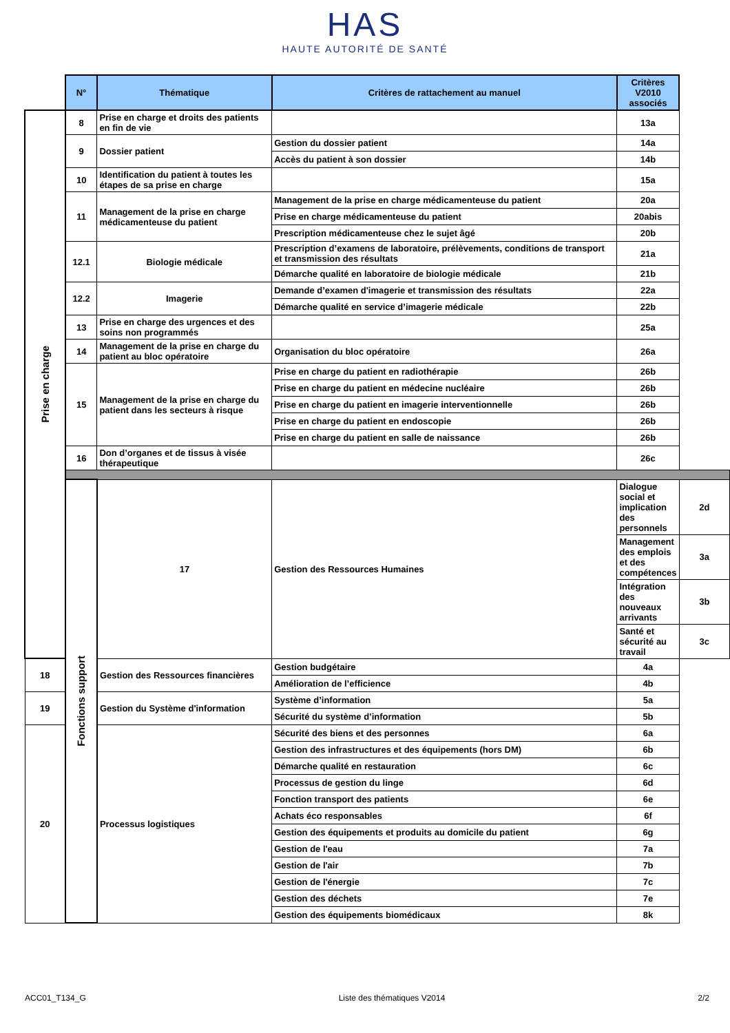HAS
HAUTE AUTORITÉ DE SANTÉ
| | N° | Thématique | Critères de rattachement au manuel | Critères V2010 associés | |
| Prise en charge | 8 | Prise en charge et droits des patients en fin de vie | | 13a | |
| | 9 | Dossier patient | Gestion du dossier patient | 14a | |
| | | | Accès du patient à son dossier | 14b | |
| | 10 | Identification du patient à toutes les étapes de sa prise en charge | | 15a | |
| | 11 | Management de la prise en charge médicamenteuse du patient | Management de la prise en charge médicamenteuse du patient | 20a | |
| | | | Prise en charge médicamenteuse du patient | 20abis | |
| | | | Prescription médicamenteuse chez le sujet âgé | 20b | |
| | 12.1 | Biologie médicale | Prescription d’examens de laboratoire, prélèvements, conditions de transport et transmission des résultats | 21a | |
| | | | Démarche qualité en laboratoire de biologie médicale | 21b | |
| | 12.2 | Imagerie | Demande d’examen d'imagerie et transmission des résultats | 22a | |
| | | | Démarche qualité en service d’imagerie médicale | 22b | |
| | 13 | Prise en charge des urgences et des soins non programmés | | 25a | |
| | 14 | Management de la prise en charge du patient au bloc opératoire | Organisation du bloc opératoire | 26a | |
| | 15 | Management de la prise en charge du patient dans les secteurs à risque | Prise en charge du patient en radiothérapie | 26b | |
| | | | Prise en charge du patient en médecine nucléaire | 26b | |
| | | | Prise en charge du patient en imagerie interventionnelle | 26b | |
| | | | Prise en charge du patient en endoscopie | 26b | |
| | | | Prise en charge du patient en salle de naissance | 26b | |
| | 16 | Don d’organes et de tissus à visée thérapeutique | | 26c | |
| | Fonctions support | 17 | Gestion des Ressources Humaines | Dialogue social et implication des personnels | 2d |
| | | | | Management des emplois et des compétences | 3a |
| | | | | Intégration des nouveaux arrivants | 3b |
| | | | | Santé et sécurité au travail | 3c |
| 18 | | Gestion des Ressources financières | Gestion budgétaire | 4a | |
| | | | Amélioration de l’efficience | 4b | |
| 19 | | Gestion du Système d'information | Système d’information | 5a | |
| | | | Sécurité du système d’information | 5b | |
| 20 | | Processus logistiques | Sécurité des biens et des personnes | 6a | |
| | | | Gestion des infrastructures et des équipements (hors DM) | 6b | |
| | | | Démarche qualité en restauration | 6c | |
| | | | Processus de gestion du linge | 6d | |
| | | | Fonction transport des patients | 6e | |
| | | | Achats éco responsables | 6f | |
| | | | Gestion des équipements et produits au domicile du patient | 6g | |
| | | | Gestion de l'eau | 7a | |
| | | | Gestion de l'air | 7b | |
| | | | Gestion de l'énergie | 7c | |
| | | | Gestion des déchets | 7e | |
| | | | Gestion des équipements biomédicaux | 8k | |
ACC01_T134_G Liste des thématiques V2014 2/2